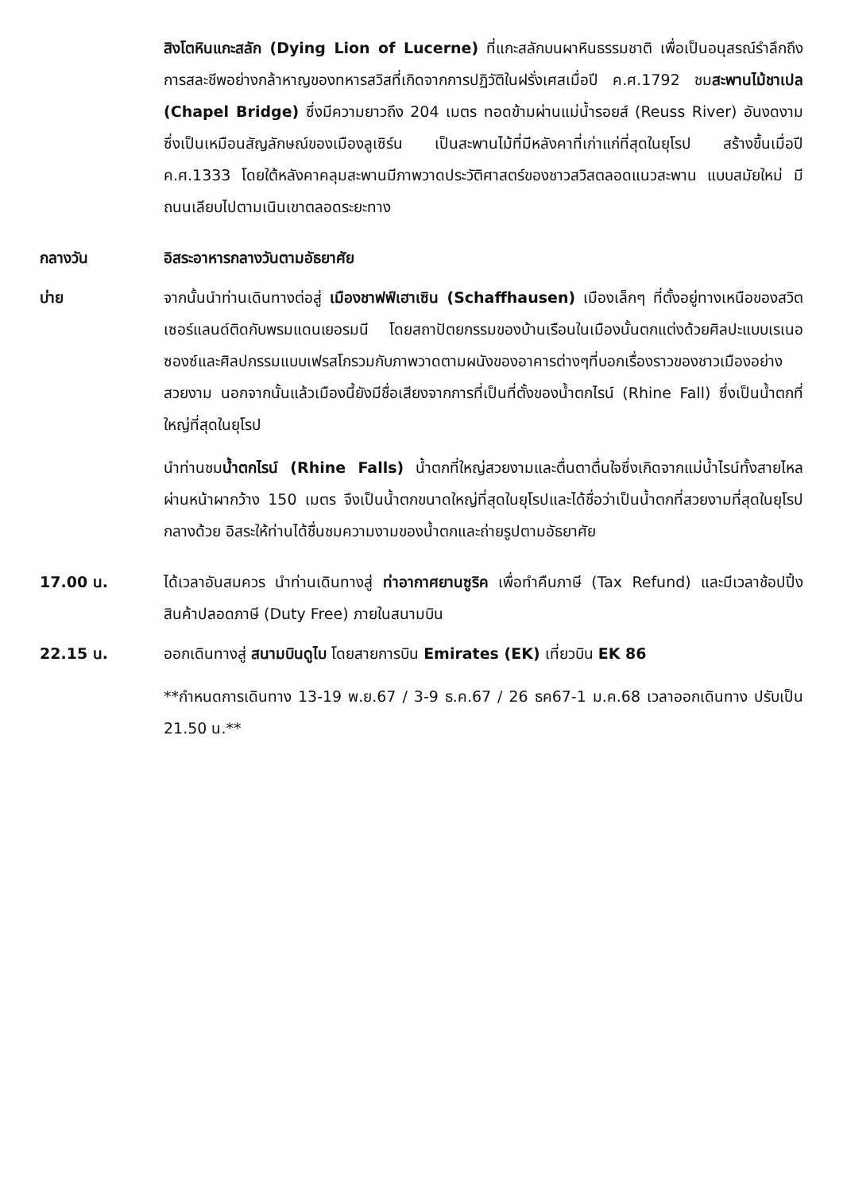สิงโตหินแกะสลัก (Dying Lion of Lucerne) ที่แกะสลักบนผาหินธรรมชาติ เพื่อเป็นอนุสรณ์รำลึกถึงการสละชีพอย่างกล้าหาญของทหารสวิสที่เกิดจากการปฏิวัติในฝรั่งเศสเมื่อปี ค.ศ.1792 ชมสะพานไม้ชาเปล (Chapel Bridge) ซึ่งมีความยาวถึง 204 เมตร ทอดข้ามผ่านแม่น้ำรอยส์ (Reuss River) อันงดงามซึ่งเป็นเหมือนสัญลักษณ์ของเมืองลูเซิร์น เป็นสะพานไม้ที่มีหลังคาที่เก่าแก่ที่สุดในยุโรป สร้างขึ้นเมื่อปี ค.ศ.1333 โดยใต้หลังคาคลุมสะพานมีภาพวาดประวัติศาสตร์ของชาวสวิสตลอดแนวสะพาน แบบสมัยใหม่ มีถนนเลียบไปตามเนินเขาตลอดระยะทาง
กลางวัน อิสระอาหารกลางวันตามอัธยาศัย
บ่าย จากนั้นนำท่านเดินทางต่อสู่ เมืองชาฟฟ์เฮาเซิน (Schaffhausen) เมืองเล็กๆ ที่ตั้งอยู่ทางเหนือของสวิตเซอร์แลนด์ติดกับพรมแดนเยอรมนี โดยสถาปัตยกรรมของบ้านเรือนในเมืองนั้นตกแต่งด้วยศิลปะแบบเรเนอซองซ์และศิลปกรรมแบบเฟรสโกรวมกับภาพวาดตามผนังของอาคารต่างๆที่บอกเรื่องราวของชาวเมืองอย่างสวยงาม นอกจากนั้นแล้วเมืองนี้ยังมีชื่อเสียงจากการที่เป็นที่ตั้งของน้ำตกไรน์ (Rhine Fall) ซึ่งเป็นน้ำตกที่ใหญ่ที่สุดในยุโรป
นำท่านชมน้ำตกไรน์ (Rhine Falls) น้ำตกที่ใหญ่สวยงามและตื่นตาตื่นใจซึ่งเกิดจากแม่น้ำไรน์ทั้งสายไหลผ่านหน้าผากว้าง 150 เมตร จึงเป็นน้ำตกขนาดใหญ่ที่สุดในยุโรปและได้ชื่อว่าเป็นน้ำตกที่สวยงามที่สุดในยุโรปกลางด้วย อิสระให้ท่านได้ชื่นชมความงามของน้ำตกและถ่ายรูปตามอัธยาศัย
17.00 น. ได้เวลาอันสมควร นำท่านเดินทางสู่ ท่าอากาศยานซูริค เพื่อทำคืนภาษี (Tax Refund) และมีเวลาช้อปปิ้งสินค้าปลอดภาษี (Duty Free) ภายในสนามบิน
22.15 น. ออกเดินทางสู่ สนามบินดูไบ โดยสายการบิน Emirates (EK) เที่ยวบิน EK 86
**กำหนดการเดินทาง 13-19 พ.ย.67 / 3-9 ธ.ค.67 / 26 ธค67-1 ม.ค.68 เวลาออกเดินทาง ปรับเป็น 21.50 น.**